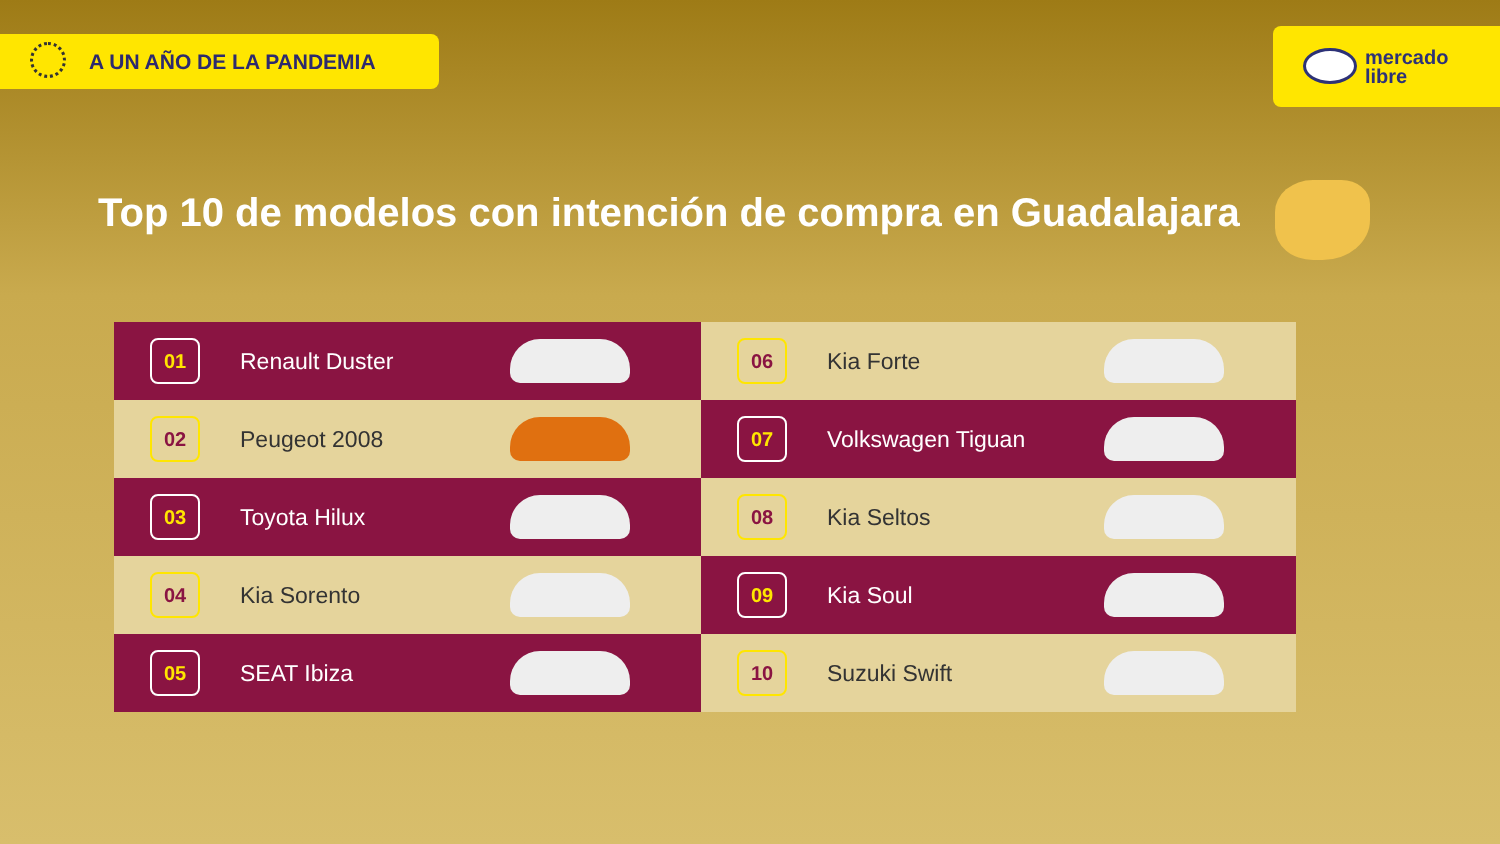A UN AÑO DE LA PANDEMIA
mercado
libre
Top 10 de modelos con intención de compra en Guadalajara
| 01 | Renault Duster | |
| 02 | Peugeot 2008 | |
| 03 | Toyota Hilux | |
| 04 | Kia Sorento | |
| 05 | SEAT Ibiza | |
| 06 | Kia Forte | |
| 07 | Volkswagen Tiguan | |
| 08 | Kia Seltos | |
| 09 | Kia Soul | |
| 10 | Suzuki Swift | |